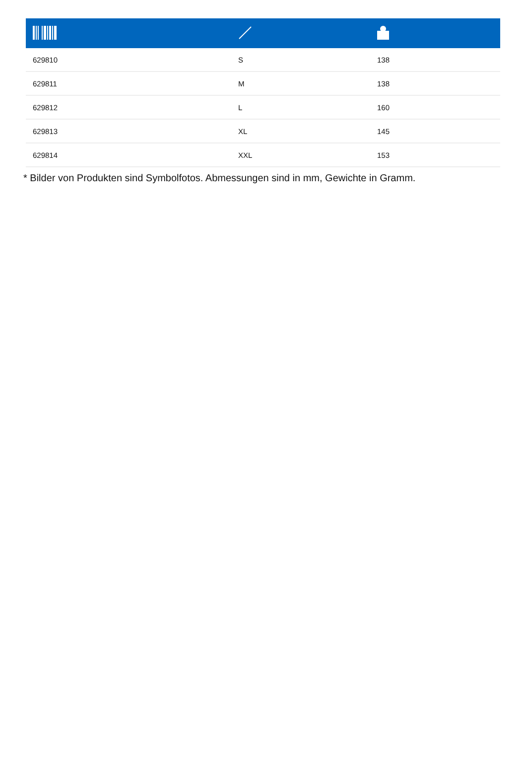| 629810 | S | 138 |
| 629811 | M | 138 |
| 629812 | L | 160 |
| 629813 | XL | 145 |
| 629814 | XXL | 153 |
* Bilder von Produkten sind Symbolfotos. Abmessungen sind in mm, Gewichte in Gramm.